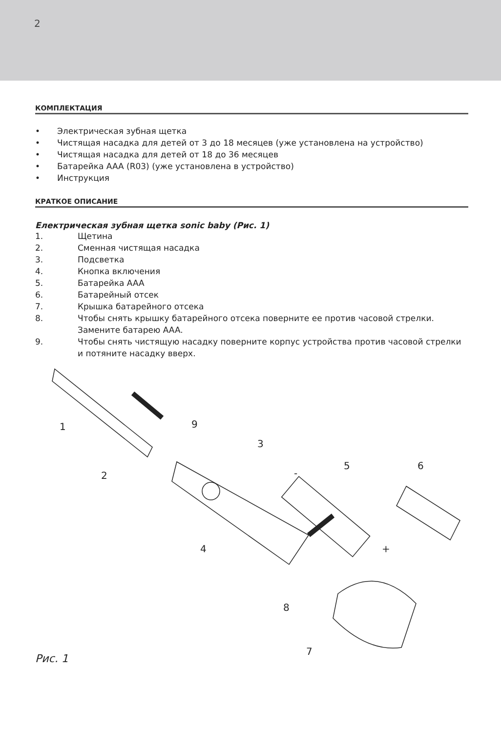2
КОМПЛЕКТАЦИЯ
• Электрическая зубная щетка
• Чистящая насадка для детей от 3 до 18 месяцев (уже установлена на устройство)
• Чистящая насадка для детей от 18 до 36 месяцев
• Батарейка AAA (R03) (уже установлена в устройство)
• Инструкция
КРАТКОЕ ОПИСАНИЕ
Електрическая зубная щетка sonic baby (Рис. 1)
1. Щетина
2. Сменная чистящая насадка
3. Подсветка
4. Кнопка включения
5. Батарейка AAA
6. Батарейный отсек
7. Крышка батарейного отсека
8. Чтобы снять крышку батарейного отсека поверните ее против часовой стрелки. Замените батарею AAA.
9. Чтобы снять чистящую насадку поверните корпус устройства против часовой стрелки и потяните насадку вверх.
1
2
3
4
5
6
7
8
9
-
+
Рис. 1